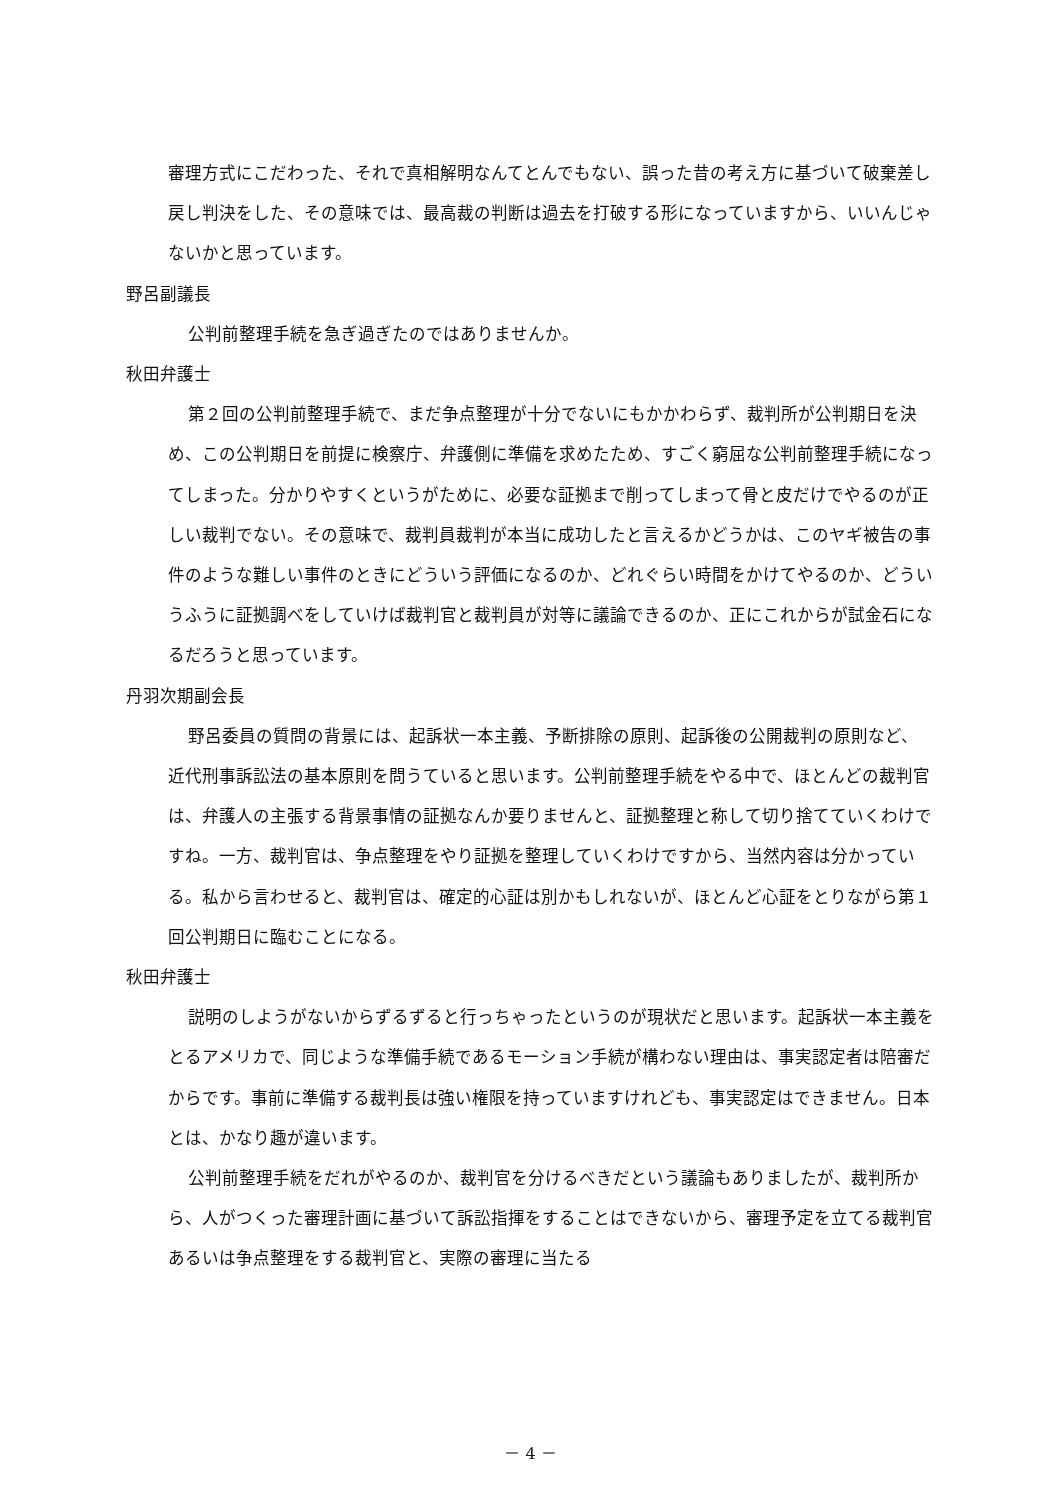審理方式にこだわった、それで真相解明なんてとんでもない、誤った昔の考え方に基づいて破棄差し戻し判決をした、その意味では、最高裁の判断は過去を打破する形になっていますから、いいんじゃないかと思っています。
野呂副議長
公判前整理手続を急ぎ過ぎたのではありませんか。
秋田弁護士
第２回の公判前整理手続で、まだ争点整理が十分でないにもかかわらず、裁判所が公判期日を決め、この公判期日を前提に検察庁、弁護側に準備を求めたため、すごく窮屈な公判前整理手続になってしまった。分かりやすくというがために、必要な証拠まで削ってしまって骨と皮だけでやるのが正しい裁判でない。その意味で、裁判員裁判が本当に成功したと言えるかどうかは、このヤギ被告の事件のような難しい事件のときにどういう評価になるのか、どれぐらい時間をかけてやるのか、どういうふうに証拠調べをしていけば裁判官と裁判員が対等に議論できるのか、正にこれからが試金石になるだろうと思っています。
丹羽次期副会長
野呂委員の質問の背景には、起訴状一本主義、予断排除の原則、起訴後の公開裁判の原則など、近代刑事訴訟法の基本原則を問うていると思います。公判前整理手続をやる中で、ほとんどの裁判官は、弁護人の主張する背景事情の証拠なんか要りませんと、証拠整理と称して切り捨てていくわけですね。一方、裁判官は、争点整理をやり証拠を整理していくわけですから、当然内容は分かっている。私から言わせると、裁判官は、確定的心証は別かもしれないが、ほとんど心証をとりながら第１回公判期日に臨むことになる。
秋田弁護士
説明のしようがないからずるずると行っちゃったというのが現状だと思います。起訴状一本主義をとるアメリカで、同じような準備手続であるモーション手続が構わない理由は、事実認定者は陪審だからです。事前に準備する裁判長は強い権限を持っていますけれども、事実認定はできません。日本とは、かなり趣が違います。
公判前整理手続をだれがやるのか、裁判官を分けるべきだという議論もありましたが、裁判所から、人がつくった審理計画に基づいて訴訟指揮をすることはできないから、審理予定を立てる裁判官あるいは争点整理をする裁判官と、実際の審理に当たる
－ 4 －